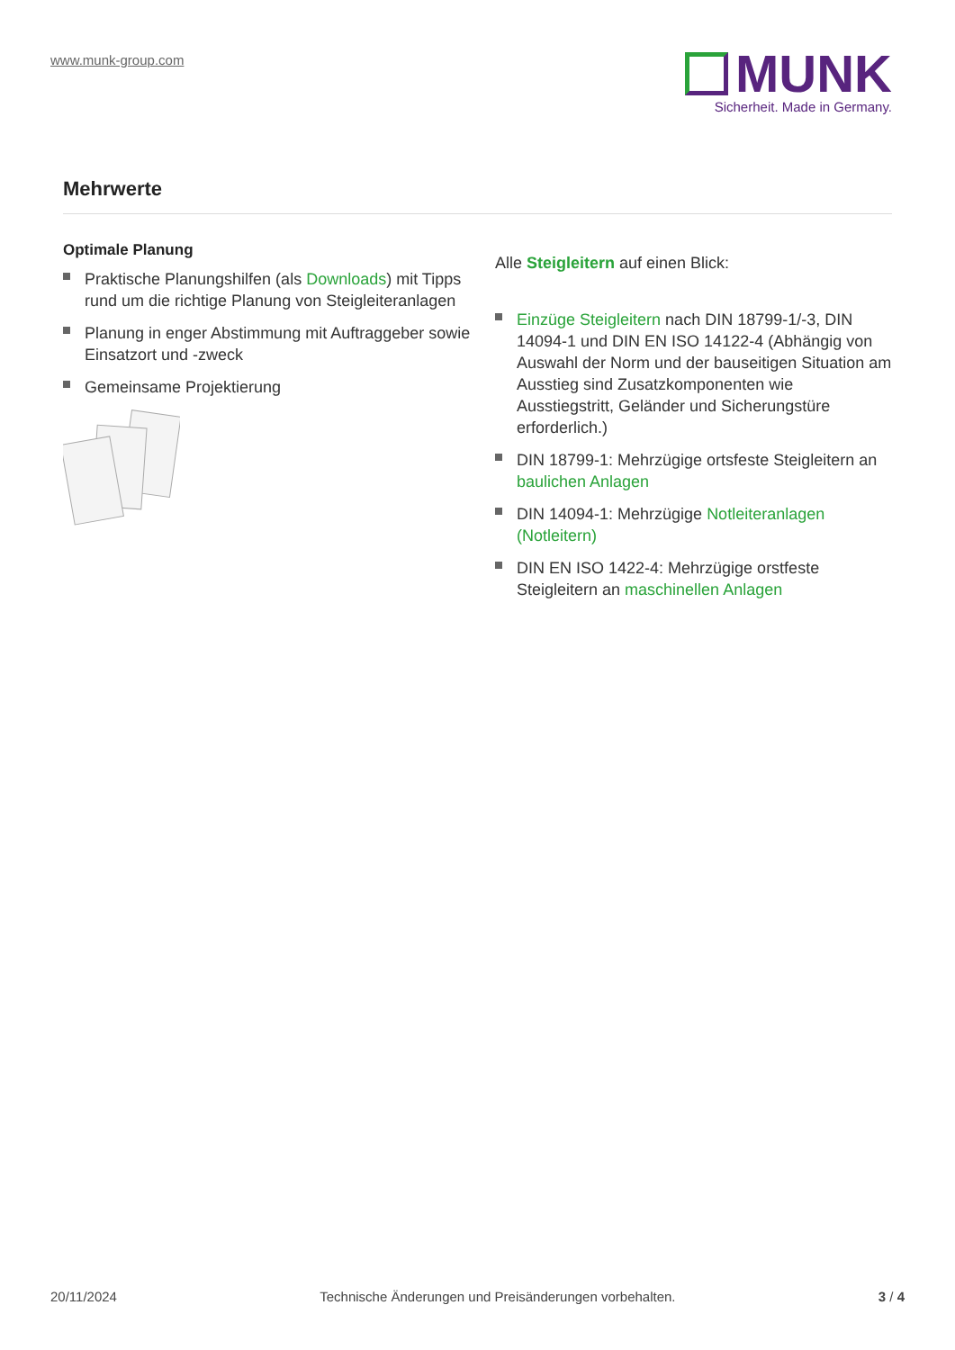www.munk-group.com
MUNK
Sicherheit. Made in Germany.
Mehrwerte
Optimale Planung
Praktische Planungshilfen (als Downloads) mit Tipps rund um die richtige Planung von Steigleiteranlagen
Planung in enger Abstimmung mit Auftraggeber sowie Einsatzort und -zweck
Gemeinsame Projektierung
Alle Steigleitern auf einen Blick:
Einzüge Steigleitern nach DIN 18799-1/-3, DIN 14094-1 und DIN EN ISO 14122-4 (Abhängig von Auswahl der Norm und der bauseitigen Situation am Ausstieg sind Zusatzkomponenten wie Ausstiegstritt, Geländer und Sicherungstüre erforderlich.)
DIN 18799-1: Mehrzügige ortsfeste Steigleitern an baulichen Anlagen
DIN 14094-1: Mehrzügige Notleiteranlagen (Notleitern)
DIN EN ISO 1422-4: Mehrzügige orstfeste Steigleitern an maschinellen Anlagen
20/11/2024 Technische Änderungen und Preisänderungen vorbehalten. 3 / 4